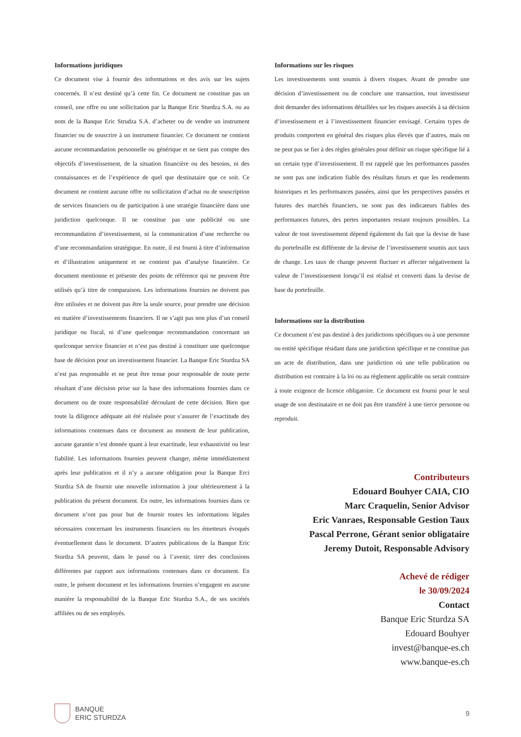Informations juridiques
Ce document vise à fournir des informations et des avis sur les sujets concernés. Il n’est destiné qu’à cette fin. Ce document ne constitue pas un conseil, une offre ou une sollicitation par la Banque Eric Sturdza S.A. ou au nom de la Banque Eric Strudza S.A. d’acheter ou de vendre un instrument financier ou de souscrire à un instrument financier. Ce document ne contient aucune recommandation personnelle ou générique et ne tient pas compte des objectifs d’investissement, de la situation financière ou des besoins, ni des connaissances et de l’expérience de quel que destinataire que ce soit. Ce document ne contient aucune offre ou sollicitation d’achat ou de souscription de services financiers ou de participation à une stratégie financière dans une juridiction quelconque. Il ne constitue pas une publicité ou une recommandation d’investissement, ni la communication d’une recherche ou d’une recommandation stratégique. En outre, il est fourni à titre d’information et d’illustration uniquement et ne contient pas d’analyse financière. Ce document mentionne et présente des points de référence qui ne peuvent être utilisés qu’à titre de comparaison. Les informations fournies ne doivent pas être utilisées et ne doivent pas être la seule source, pour prendre une décision en matière d’investissements financiers. Il ne s’agit pas non plus d’un conseil juridique ou fiscal, ni d’une quelconque recommandation concernant un quelconque service financier et n’est pas destiné à constituer une quelconque base de décision pour un investissement financier. La Banque Eric Sturdza SA n’est pas responsable et ne peut être tenue pour responsable de toute perte résultant d’une décision prise sur la base des informations fournies dans ce document ou de toute responsabilité découlant de cette décision. Bien que toute la diligence adéquate ait été réalisée pour s’assurer de l’exactitude des informations contenues dans ce document au moment de leur publication, aucune garantie n’est donnée quant à leur exactitude, leur exhaustivité ou leur fiabilité. Les informations fournies peuvent changer, même immédiatement après leur publication et il n’y a aucune obligation pour la Banque Erci Sturdza SA de fournir une nouvelle information à jour ultérieurement à la publication du présent document. En outre, les informations fournies dans ce document n’ont pas pour but de fournir toutes les informations légales nécessaires concernant les instruments financiers ou les émetteurs évoqués éventuellement dans le document. D’autres publications de la Banque Eric Sturdza SA peuvent, dans le passé ou à l’avenir, tirer des conclusions différentes par rapport aux informations contenues dans ce document. En outre, le présent document et les informations fournies n’engagent en aucune manière la responsabilité de la Banque Eric Sturdza S.A., de ses sociétés affiliées ou de ses employés.
Informations sur les risques
Les investissements sont soumis à divers risques. Avant de prendre une décision d’investissement ou de conclure une transaction, tout investisseur doit demander des informations détaillées sur les risques associés à sa décision d’investissement et à l’investissement financier envisagé. Certains types de produits comportent en général des risques plus élevés que d’autres, mais on ne peut pas se fier à des règles générales pour définir un risque spécifique lié à un certain type d’investissement. Il est rappelé que les performances passées ne sont pas une indication fiable des résultats futurs et que les rendements historiques et les performances passées, ainsi que les perspectives passées et futures des marchés financiers, ne sont pas des indicateurs fiables des performances futures, des pertes importantes restant toujours possibles. La valeur de tout investissement dépend également du fait que la devise de base du portefeuille est différente de la devise de l’investissement soumis aux taux de change. Les taux de change peuvent fluctuer et affecter négativement la valeur de l’investissement lorsqu’il est réalisé et converti dans la devise de base du portefeuille.
Informations sur la distribution
Ce document n’est pas destiné à des juridictions spécifiques ou à une personne ou entité spécifique résidant dans une juridiction spécifique et ne constitue pas un acte de distribution, dans une juridiction où une telle publication ou distribution est contraire à la loi ou au règlement applicable ou serait contraire à toute exigence de licence obligatoire. Ce document est fourni pour le seul usage de son destinataire et ne doit pas être transféré à une tierce personne ou reproduit.
Contributeurs
Edouard Bouhyer CAIA, CIO
Marc Craquelin, Senior Advisor
Eric Vanraes, Responsable Gestion Taux
Pascal Perrone, Gérant senior obligataire
Jeremy Dutoit, Responsable Advisory
Achevé de rédiger
le 30/09/2024
Contact
Banque Eric Sturdza SA
Edouard Bouhyer
invest@banque-es.ch
www.banque-es.ch
BANQUE
ERIC STURDZA
9